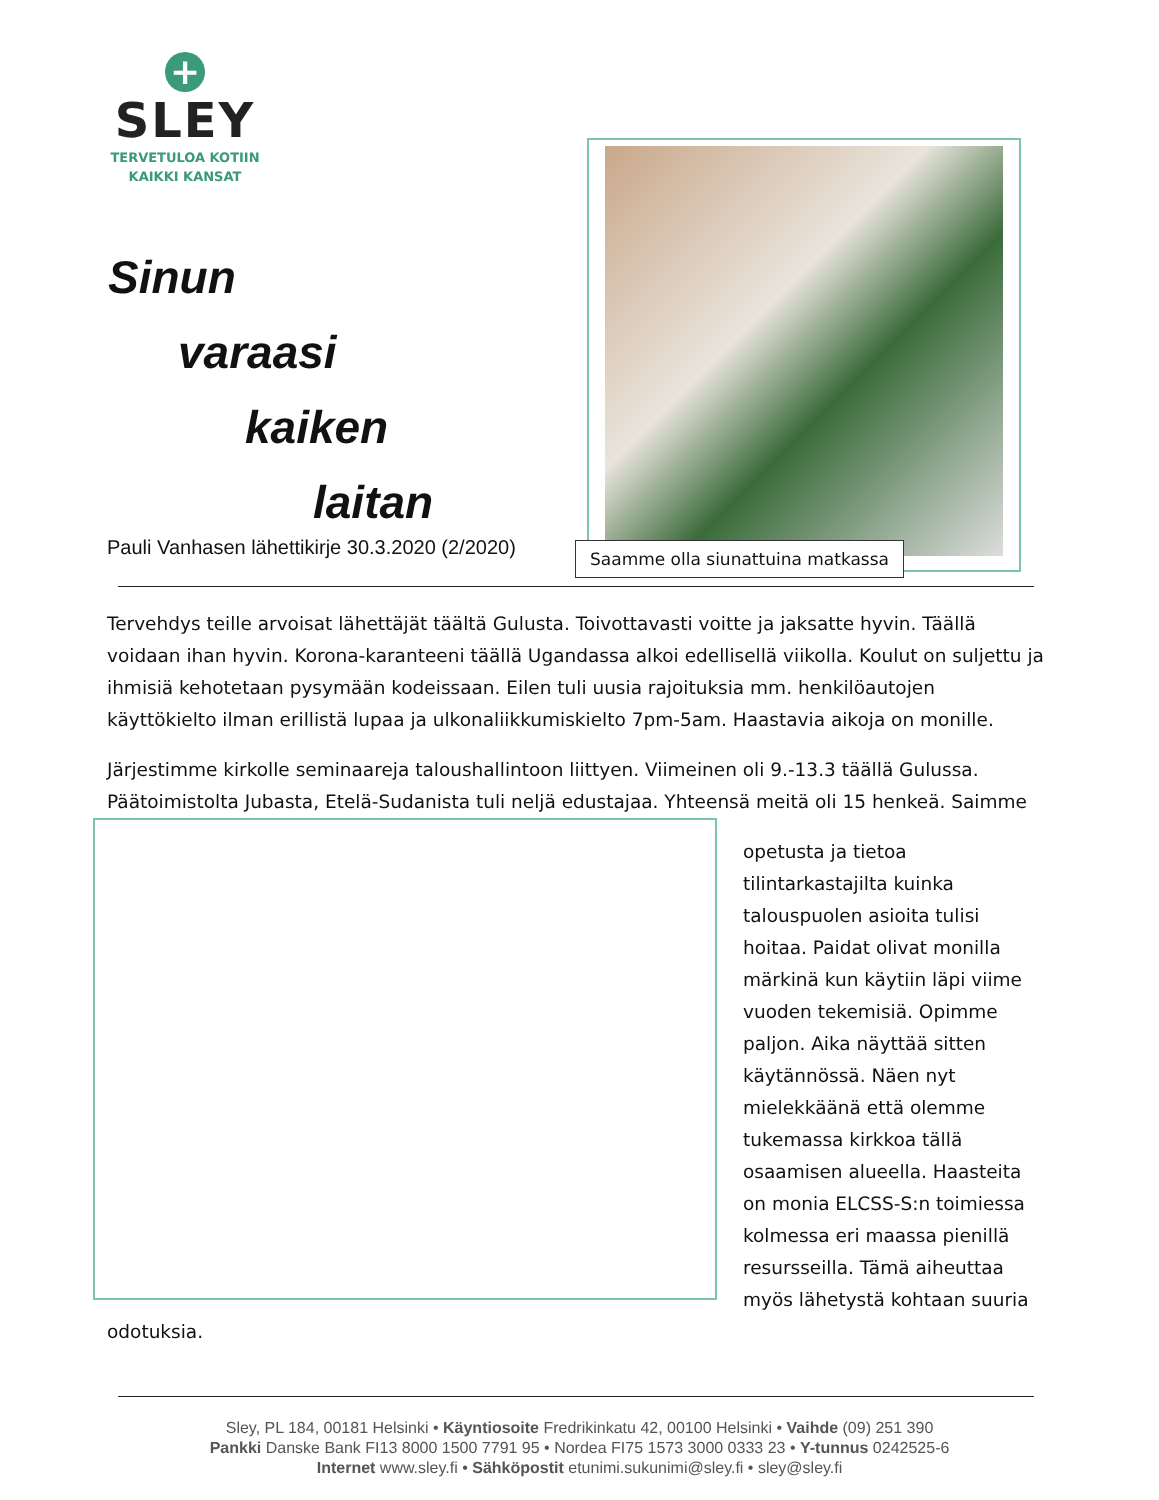+
SLEY
TERVETULOA KOTIIN
KAIKKI KANSAT
Sinun
varaasi
kaiken
laitan
Pauli Vanhasen lähettikirje 30.3.2020 (2/2020)
Saamme olla siunattuina matkassa
Tervehdys teille arvoisat lähettäjät täältä Gulusta. Toivottavasti voitte ja jaksatte hyvin. Täällä voidaan ihan hyvin. Korona-karanteeni täällä Ugandassa alkoi edellisellä viikolla. Koulut on suljettu ja ihmisiä kehotetaan pysymään kodeissaan. Eilen tuli uusia rajoituksia mm. henkilöautojen käyttökielto ilman erillistä lupaa ja ulkonaliikkumiskielto 7pm-5am. Haastavia aikoja on monille.
Järjestimme kirkolle seminaareja taloushallintoon liittyen. Viimeinen oli 9.-13.3 täällä Gulussa. Päätoimistolta Jubasta, Etelä-Sudanista tuli neljä edustajaa. Yhteensä meitä oli 15 henkeä. Saimme
opetusta ja tietoa tilintarkastajilta kuinka talouspuolen asioita tulisi hoitaa. Paidat olivat monilla märkinä kun käytiin läpi viime vuoden tekemisiä. Opimme paljon. Aika näyttää sitten käytännössä. Näen nyt mielekkäänä että olemme tukemassa kirkkoa tällä osaamisen alueella. Haasteita on monia ELCSS-S:n toimiessa kolmessa eri maassa pienillä resursseilla. Tämä aiheuttaa myös lähetystä kohtaan suuria odotuksia.
Sley, PL 184, 00181 Helsinki • Käyntiosoite Fredrikinkatu 42, 00100 Helsinki • Vaihde (09) 251 390
Pankki Danske Bank FI13 8000 1500 7791 95 • Nordea FI75 1573 3000 0333 23 • Y-tunnus 0242525-6
Internet www.sley.fi • Sähköpostit etunimi.sukunimi@sley.fi • sley@sley.fi